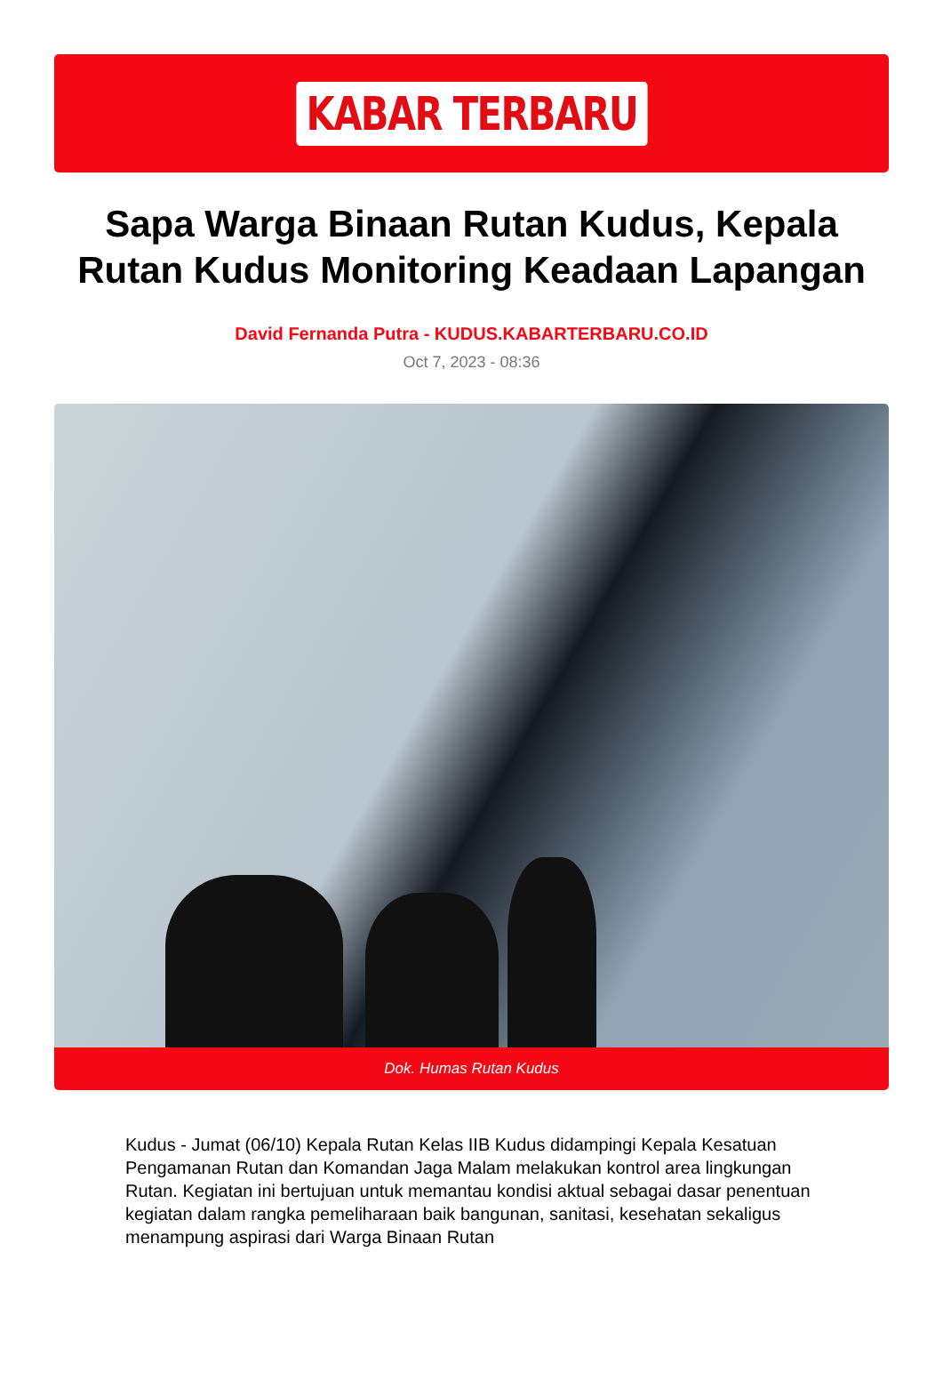KABAR TERBARU
Sapa Warga Binaan Rutan Kudus, Kepala Rutan Kudus Monitoring Keadaan Lapangan
David Fernanda Putra - KUDUS.KABARTERBARU.CO.ID
Oct 7, 2023 - 08:36
Dok. Humas Rutan Kudus
Kudus - Jumat (06/10) Kepala Rutan Kelas IIB Kudus didampingi Kepala Kesatuan Pengamanan Rutan dan Komandan Jaga Malam melakukan kontrol area lingkungan Rutan. Kegiatan ini bertujuan untuk memantau kondisi aktual sebagai dasar penentuan kegiatan dalam rangka pemeliharaan baik bangunan, sanitasi, kesehatan sekaligus menampung aspirasi dari Warga Binaan Rutan